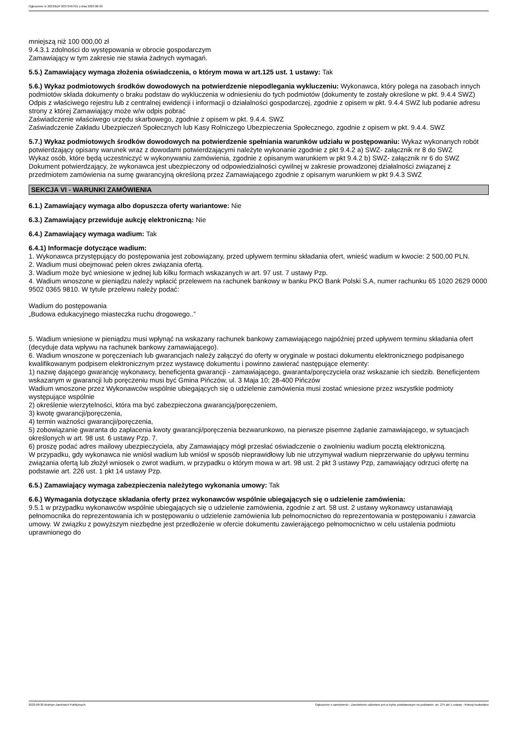Ogłoszenie nr 2023/BZP 00373467/01 z dnia 2023-08-30
mniejszą niż 100 000,00 zł
9.4.3.1 zdolności do występowania w obrocie gospodarczym
Zamawiający w tym zakresie nie stawia żadnych wymagań.
5.5.) Zamawiający wymaga złożenia oświadczenia, o którym mowa w art.125 ust. 1 ustawy: Tak
5.6.) Wykaz podmiotowych środków dowodowych na potwierdzenie niepodlegania wykluczeniu: Wykonawca, który polega na zasobach innych podmiotów składa dokumenty o braku podstaw do wykluczenia w odniesieniu do tych podmiotów (dokumenty te zostały określone w pkt. 9.4.4 SWZ)
Odpis z właściwego rejestru lub z centralnej ewidencji i informacji o działalności gospodarczej, zgodnie z opisem w pkt. 9.4.4 SWZ lub podanie adresu strony z której Zamawiający może w/w odpis pobrać
Zaświadczenie właściwego urzędu skarbowego, zgodnie z opisem w pkt. 9.4.4. SWZ
Zaświadczenie Zakładu Ubezpieczeń Społecznych lub Kasy Rolniczego Ubezpieczenia Społecznego, zgodnie z opisem w pkt. 9.4.4. SWZ
5.7.) Wykaz podmiotowych środków dowodowych na potwierdzenie spełniania warunków udziału w postępowaniu: Wykaz wykonanych robót potwierdzający opisany warunek wraz z dowodami potwierdzającymi należyte wykonanie zgodnie z pkt 9.4.2 a) SWZ- załącznik nr 8 do SWZ
Wykaz osób, które będą uczestniczyć w wykonywaniu zamówienia, zgodnie z opisanym warunkiem w pkt 9.4.2 b) SWZ- załącznik nr 6 do SWZ
Dokument potwierdzający, że wykonawca jest ubezpieczony od odpowiedzialności cywilnej w zakresie prowadzonej działalności związanej z przedmiotem zamówienia na sumę gwarancyjną określoną przez Zamawiającego zgodnie z opisanym warunkiem w pkt 9.4.3 SWZ
SEKCJA VI - WARUNKI ZAMÓWIENIA
6.1.) Zamawiający wymaga albo dopuszcza oferty wariantowe: Nie
6.3.) Zamawiający przewiduje aukcję elektroniczną: Nie
6.4.) Zamawiający wymaga wadium: Tak
6.4.1) Informacje dotyczące wadium:
1. Wykonawca przystępujący do postępowania jest zobowiązany, przed upływem terminu składania ofert, wnieść wadium w kwocie: 2 500,00 PLN.
2. Wadium musi obejmować pełen okres związania ofertą.
3. Wadium może być wniesione w jednej lub kilku formach wskazanych w art. 97 ust. 7 ustawy Pzp.
4. Wadium wnoszone w pieniądzu należy wpłacić przelewem na rachunek bankowy w banku PKO Bank Polski S.A, numer rachunku 65 1020 2629 0000 9502 0365 9810. W tytule przelewu należy podać:
Wadium do postępowania
„Budowa edukacyjnego miasteczka ruchu drogowego..”
5. Wadium wniesione w pieniądzu musi wpłynąć na wskazany rachunek bankowy zamawiającego najpóźniej przed upływem terminu składania ofert (decyduje data wpływu na rachunek bankowy zamawiającego).
6. Wadium wnoszone w poręczeniach lub gwarancjach należy załączyć do oferty w oryginale w postaci dokumentu elektronicznego podpisanego kwalifikowanym podpisem elektronicznym przez wystawcę dokumentu i powinno zawierać następujące elementy:
1) nazwę dającego gwarancję wykonawcy, beneficjenta gwarancji - zamawiającego, gwaranta/poręczyciela oraz wskazanie ich siedzib. Beneficjentem wskazanym w gwarancji lub poręczeniu musi być Gmina Pińczów, ul. 3 Maja 10; 28-400 Pińczów
Wadium wnoszone przez Wykonawców wspólnie ubiegających się o udzielenie zamówienia musi zostać wniesione przez wszystkie podmioty występujące wspólnie
2) określenie wierzytelności, która ma być zabezpieczona gwarancją/poręczeniem,
3) kwotę gwarancji/poręczenia,
4) termin ważności gwarancji/poręczenia,
5) zobowiązanie gwaranta do zapłacenia kwoty gwarancji/poręczenia bezwarunkowo, na pierwsze pisemne żądanie zamawiającego, w sytuacjach określonych w art. 98 ust. 6 ustawy Pzp. 7.
6) proszę podać adres mailowy ubezpieczyciela, aby Zamawiający mógł przesłać oświadczenie o zwolnieniu wadium pocztą elektroniczną.
W przypadku, gdy wykonawca nie wniósł wadium lub wniósł w sposób nieprawidłowy lub nie utrzymywał wadium nieprzerwanie do upływu terminu związania ofertą lub złożył wniosek o zwrot wadium, w przypadku o którym mowa w art. 98 ust. 2 pkt 3 ustawy Pzp, zamawiający odrzuci ofertę na podstawie art. 226 ust. 1 pkt 14 ustawy Pzp.
6.5.) Zamawiający wymaga zabezpieczenia należytego wykonania umowy: Tak
6.6.) Wymagania dotyczące składania oferty przez wykonawców wspólnie ubiegających się o udzielenie zamówienia:
9.5.1 w przypadku wykonawców wspólnie ubiegających się o udzielenie zamówienia, zgodnie z art. 58 ust. 2 ustawy wykonawcy ustanawiają pełnomocnika do reprezentowania ich w postępowaniu o udzielenie zamówienia lub pełnomocnictwo do reprezentowania w postępowaniu i zawarcia umowy. W związku z powyższym niezbędne jest przedłożenie w ofercie dokumentu zawierającego pełnomocnictwo w celu ustalenia podmiotu uprawnionego do
2023-08-30 Biuletyn Zamówień Publicznych Ogłoszenie o zamówieniu - Zamówienie udzielane jest w trybie podstawowym na podstawie: art. 275 pkt 1 ustawy - Roboty budowlane